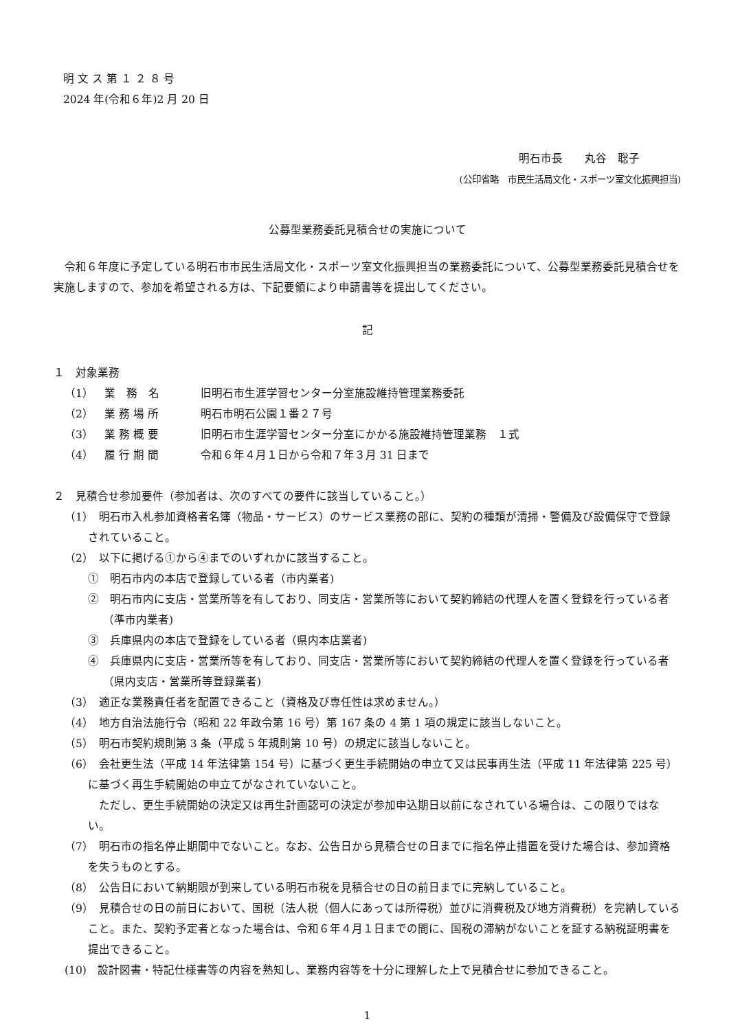明 文 ス 第 １ ２ ８ 号
2024 年(令和６年)2 月 20 日
明石市長　　丸谷　聡子
(公印省略　市民生活局文化・スポーツ室文化振興担当)
公募型業務委託見積合せの実施について
令和６年度に予定している明石市市民生活局文化・スポーツ室文化振興担当の業務委託について、公募型業務委託見積合せを実施しますので、参加を希望される方は、下記要領により申請書等を提出してください。
記
１　対象業務
（1）　業　務　名 旧明石市生涯学習センター分室施設維持管理業務委託
（2）　業 務 場 所 明石市明石公園１番２７号
（3）　業 務 概 要 旧明石市生涯学習センター分室にかかる施設維持管理業務　１式
（4）　履 行 期 間 令和６年４月１日から令和７年３月 31 日まで
２　見積合せ参加要件（参加者は、次のすべての要件に該当していること。）
（1）　明石市入札参加資格者名簿（物品・サービス）のサービス業務の部に、契約の種類が清掃・警備及び設備保守で登録されていること。
（2）　以下に掲げる①から④までのいずれかに該当すること。
①　明石市内の本店で登録している者（市内業者)
②　明石市内に支店・営業所等を有しており、同支店・営業所等において契約締結の代理人を置く登録を行っている者（準市内業者)
③　兵庫県内の本店で登録をしている者（県内本店業者)
④　兵庫県内に支店・営業所等を有しており、同支店・営業所等において契約締結の代理人を置く登録を行っている者（県内支店・営業所等登録業者)
（3）　適正な業務責任者を配置できること（資格及び専任性は求めません。）
（4）　地方自治法施行令（昭和 22 年政令第 16 号）第 167 条の 4 第 1 項の規定に該当しないこと。
（5）　明石市契約規則第 3 条（平成 5 年規則第 10 号）の規定に該当しないこと。
（6）　会社更生法（平成 14 年法律第 154 号）に基づく更生手続開始の申立て又は民事再生法（平成 11 年法律第 225 号）に基づく再生手続開始の申立てがなされていないこと。
　ただし、更生手続開始の決定又は再生計画認可の決定が参加申込期日以前になされている場合は、この限りではない。
（7）　明石市の指名停止期間中でないこと。なお、公告日から見積合せの日までに指名停止措置を受けた場合は、参加資格を失うものとする。
（8）　公告日において納期限が到来している明石市税を見積合せの日の前日までに完納していること。
（9）　見積合せの日の前日において、国税（法人税（個人にあっては所得税）並びに消費税及び地方消費税）を完納していること。また、契約予定者となった場合は、令和６年４月１日までの間に、国税の滞納がないことを証する納税証明書を提出できること。
(10)　設計図書・特記仕様書等の内容を熟知し、業務内容等を十分に理解した上で見積合せに参加できること。
1